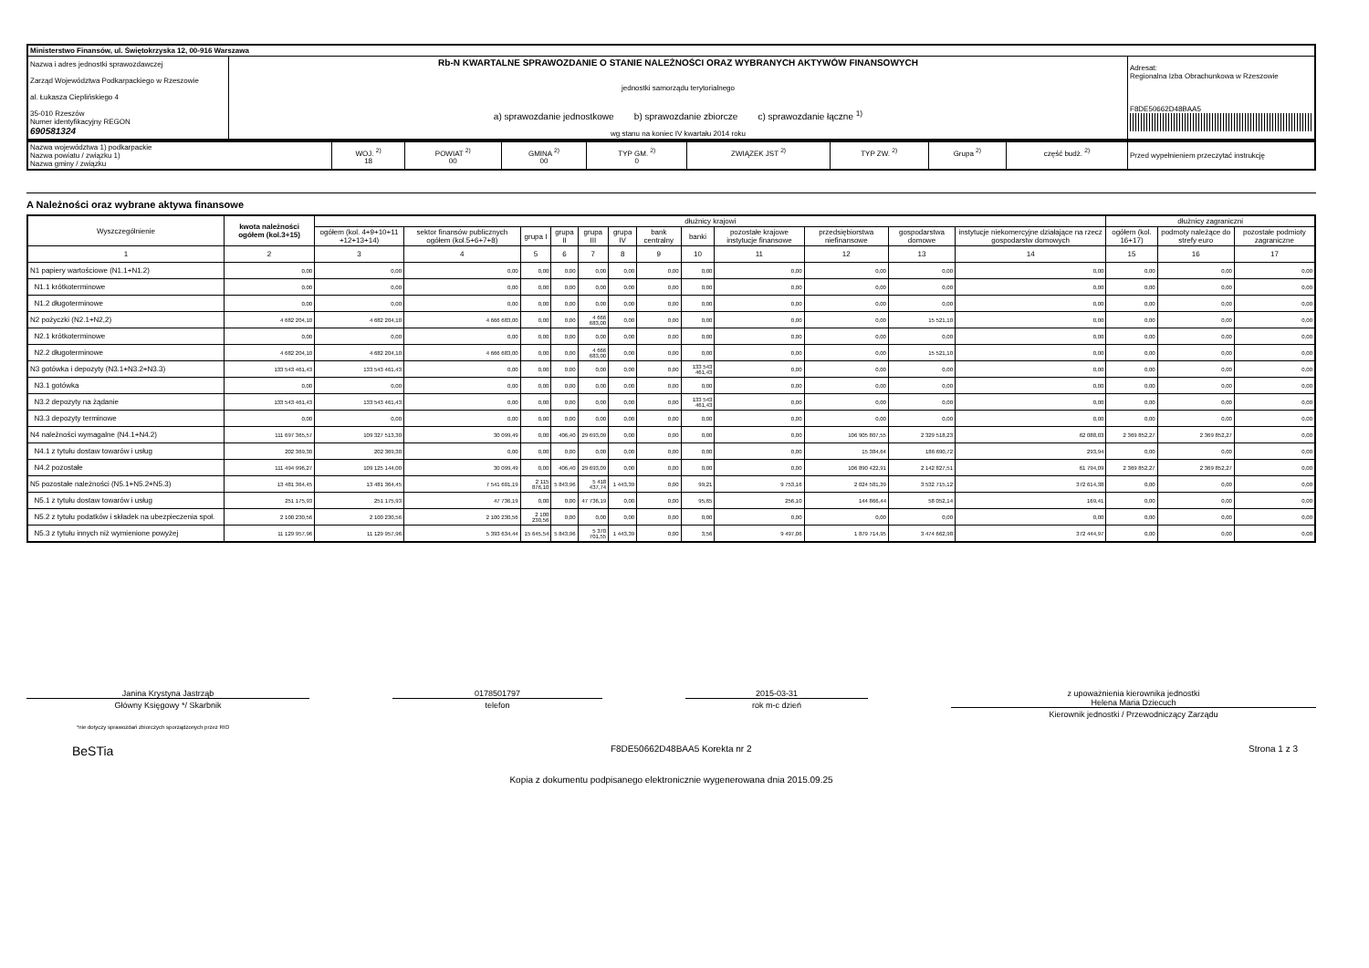| Ministerstwo Finansów, ul. Świętokrzyska 12, 00-916 Warszawa | | |
| Nazwa i adres jednostki sprawozdawczej Zarząd Województwa Podkarpackiego w Rzeszowie al. Łukasza Cieplińskiego 4 35-010 Rzeszów Numer identyfikacyjny REGON 690581324 | Rb-N KWARTALNE SPRAWOZDANIE O STANIE NALEŻNOŚCI ORAZ WYBRANYCH AKTYWÓW FINANSOWYCH jednostki samorządu terytorialnego a) sprawozdanie jednostkowe b) sprawozdanie zbiorcze c) sprawozdanie łączne <sup>1)</sup> wg stanu na koniec IV kwartału 2014 roku | Adresat: Regionalna Izba Obrachunkowa w Rzeszowie F8DE50662D48BAA5 |
| Nazwa województwa 1) podkarpackie Nazwa powiatu / związku 1) Nazwa gminy / związku | WOJ. <sup>2)</sup> 18 | POWIAT <sup>2)</sup> 00 | GMINA <sup>2)</sup> 00 | TYP GM. <sup>2)</sup> 0 | ZWIĄZEK JST <sup>2)</sup> | TYP ZW. <sup>2)</sup> | Grupa <sup>2)</sup> | część budż. <sup>2)</sup> | Przed wypełnieniem przeczytać instrukcję |
A Należności oraz wybrane aktywa finansowe
| Wyszczególnienie | kwota należności ogółem (kol.3+15) | dłużnicy krajowi | | | | | | | | | | | | dłużnicy zagraniczni | | |
| --- | --- | --- | --- | --- | --- | --- | --- | --- | --- | --- | --- | --- | --- | --- | --- | --- |
| | | ogółem (kol. 4+9+10+11 +12+13+14) | sektor finansów publicznych ogółem (kol.5+6+7+8) | grupa I | grupa II | grupa III | grupa IV | bank centralny | banki | pozostałe krajowe instytucje finansowe | przedsiębiorstwa niefinansowe | gospodarstwa domowe | instytucje niekomercyjne działające na rzecz gospodarstw domowych | ogółem (kol. 16+17) | podmoty należące do strefy euro | pozostałe podmioty zagraniczne |
| 1 | 2 | 3 | 4 | 5 | 6 | 7 | 8 | 9 | 10 | 11 | 12 | 13 | 14 | 15 | 16 | 17 |
| N1 papiery wartościowe (N1.1+N1.2) | 0,00 | 0,00 | 0,00 | 0,00 | 0,00 | 0,00 | 0,00 | 0,00 | 0,00 | 0,00 | 0,00 | 0,00 | 0,00 | 0,00 | 0,00 | 0,00 |
| N1.1 krótkoterminowe | 0,00 | 0,00 | 0,00 | 0,00 | 0,00 | 0,00 | 0,00 | 0,00 | 0,00 | 0,00 | 0,00 | 0,00 | 0,00 | 0,00 | 0,00 | 0,00 |
| N1.2 długoterminowe | 0,00 | 0,00 | 0,00 | 0,00 | 0,00 | 0,00 | 0,00 | 0,00 | 0,00 | 0,00 | 0,00 | 0,00 | 0,00 | 0,00 | 0,00 | 0,00 |
| N2 pożyczki (N2.1+N2,2) | 4 682 204,10 | 4 682 204,10 | 4 666 683,00 | 0,00 | 0,00 | 4 666 683,00 | 0,00 | 0,00 | 0,00 | 0,00 | 0,00 | 15 521,10 | 0,00 | 0,00 | 0,00 | 0,00 |
| N2.1 krótkoterminowe | 0,00 | 0,00 | 0,00 | 0,00 | 0,00 | 0,00 | 0,00 | 0,00 | 0,00 | 0,00 | 0,00 | 0,00 | 0,00 | 0,00 | 0,00 | 0,00 |
| N2.2 długoterminowe | 4 682 204,10 | 4 682 204,10 | 4 666 683,00 | 0,00 | 0,00 | 4 666 683,00 | 0,00 | 0,00 | 0,00 | 0,00 | 0,00 | 15 521,10 | 0,00 | 0,00 | 0,00 | 0,00 |
| N3 gotówka i depozyty (N3.1+N3.2+N3.3) | 133 543 461,43 | 133 543 461,43 | 0,00 | 0,00 | 0,00 | 0,00 | 0,00 | 0,00 | 133 543 461,43 | 0,00 | 0,00 | 0,00 | 0,00 | 0,00 | 0,00 | 0,00 |
| N3.1 gotówka | 0,00 | 0,00 | 0,00 | 0,00 | 0,00 | 0,00 | 0,00 | 0,00 | 0,00 | 0,00 | 0,00 | 0,00 | 0,00 | 0,00 | 0,00 | 0,00 |
| N3.2 depozyty na żądanie | 133 543 461,43 | 133 543 461,43 | 0,00 | 0,00 | 0,00 | 0,00 | 0,00 | 0,00 | 133 543 461,43 | 0,00 | 0,00 | 0,00 | 0,00 | 0,00 | 0,00 | 0,00 |
| N3.3 depozyty terminowe | 0,00 | 0,00 | 0,00 | 0,00 | 0,00 | 0,00 | 0,00 | 0,00 | 0,00 | 0,00 | 0,00 | 0,00 | 0,00 | 0,00 | 0,00 | 0,00 |
| N4 należności wymagalne (N4.1+N4.2) | 111 697 365,57 | 109 327 513,30 | 30 099,49 | 0,00 | 406,40 | 29 693,09 | 0,00 | 0,00 | 0,00 | 0,00 | 106 905 807,55 | 2 329 518,23 | 62 088,03 | 2 369 852,27 | 2 369 852,27 | 0,00 |
| N4.1 z tytułu dostaw towarów i usług | 202 369,30 | 202 369,30 | 0,00 | 0,00 | 0,00 | 0,00 | 0,00 | 0,00 | 0,00 | 0,00 | 15 384,64 | 186 690,72 | 293,94 | 0,00 | 0,00 | 0,00 |
| N4.2 pozostałe | 111 494 996,27 | 109 125 144,00 | 30 099,49 | 0,00 | 406,40 | 29 693,09 | 0,00 | 0,00 | 0,00 | 0,00 | 106 890 422,91 | 2 142 827,51 | 61 794,09 | 2 369 852,27 | 2 369 852,27 | 0,00 |
| N5 pozostałe należności (N5.1+N5.2+N5.3) | 13 481 364,45 | 13 481 364,45 | 7 541 601,19 | 2 115 876,10 | 5 843,96 | 5 418 437,74 | 1 443,39 | 0,00 | 99,21 | 9 753,16 | 2 024 581,39 | 3 532 715,12 | 372 614,38 | 0,00 | 0,00 | 0,00 |
| N5.1 z tytułu dostaw towarów i usług | 251 175,93 | 251 175,93 | 47 736,19 | 0,00 | 0,00 | 47 736,19 | 0,00 | 0,00 | 95,65 | 256,10 | 144 866,44 | 58 052,14 | 169,41 | 0,00 | 0,00 | 0,00 |
| N5.2 z tytułu podatków i składek na ubezpieczenia społ. | 2 100 230,56 | 2 100 230,56 | 2 100 230,56 | 2 100 230,56 | 0,00 | 0,00 | 0,00 | 0,00 | 0,00 | 0,00 | 0,00 | 0,00 | 0,00 | 0,00 | 0,00 | 0,00 |
| N5.3 z tytułu innych niż wymienione powyżej | 11 129 957,96 | 11 129 957,96 | 5 393 634,44 | 15 645,54 | 5 843,96 | 5 370 701,55 | 1 443,39 | 0,00 | 3,56 | 9 497,06 | 1 879 714,95 | 3 474 662,98 | 372 444,97 | 0,00 | 0,00 | 0,00 |
Janina Krystyna Jastrząb
Główny Księgowy */ Skarbnik
0178501797
telefon
2015-03-31
rok m-c dzień
z upoważnienia kierownika jednostki
Helena Maria Dziecuch
Kierownik jednostki / Przewodniczący Zarządu
*nie dotyczy sprawozdań zbiorczych sporządzonych przez RIO
BeSTia F8DE50662D48BAA5 Korekta nr 2 Strona 1 z 3
Kopia z dokumentu podpisanego elektronicznie wygenerowana dnia 2015.09.25